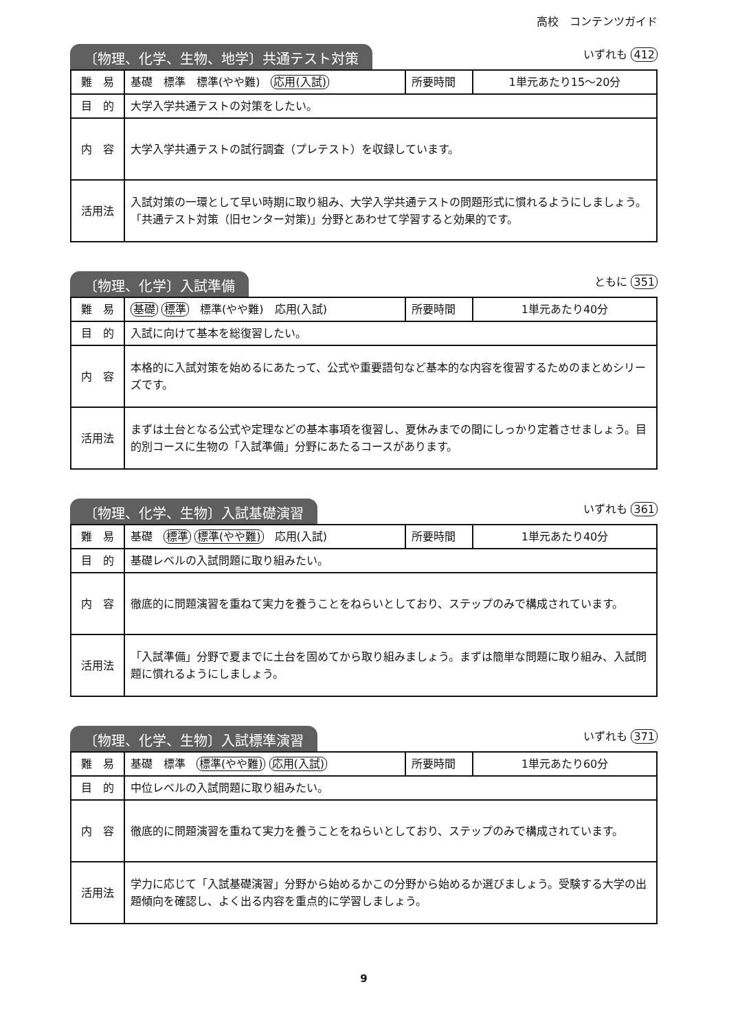高校　コンテンツガイド
〔物理、化学、生物、地学〕共通テスト対策
いずれも 412
| 難 易 | 基礎 標準 標準(やや難) 応用(入試) | 所要時間 | 1単元あたり15～20分 |
| 目 的 | 大学入学共通テストの対策をしたい。 | | |
| 内 容 | 大学入学共通テストの試行調査（プレテスト）を収録しています。 | | |
| 活用法 | 入試対策の一環として早い時期に取り組み、大学入学共通テストの問題形式に慣れるようにしましょう。「共通テスト対策（旧センター対策)」分野とあわせて学習すると効果的です。 | | |
〔物理、化学〕入試準備
ともに 351
| 難 易 | 基礎 標準 標準(やや難) 応用(入試) | 所要時間 | 1単元あたり40分 |
| 目 的 | 入試に向けて基本を総復習したい。 | | |
| 内 容 | 本格的に入試対策を始めるにあたって、公式や重要語句など基本的な内容を復習するためのまとめシリーズです。 | | |
| 活用法 | まずは土台となる公式や定理などの基本事項を復習し、夏休みまでの間にしっかり定着させましょう。目的別コースに生物の「入試準備」分野にあたるコースがあります。 | | |
〔物理、化学、生物〕入試基礎演習
いずれも 361
| 難 易 | 基礎 標準 標準(やや難) 応用(入試) | 所要時間 | 1単元あたり40分 |
| 目 的 | 基礎レベルの入試問題に取り組みたい。 | | |
| 内 容 | 徹底的に問題演習を重ねて実力を養うことをねらいとしており、ステップのみで構成されています。 | | |
| 活用法 | 「入試準備」分野で夏までに土台を固めてから取り組みましょう。まずは簡単な問題に取り組み、入試問題に慣れるようにしましょう。 | | |
〔物理、化学、生物〕入試標準演習
いずれも 371
| 難 易 | 基礎 標準 標準(やや難) 応用(入試) | 所要時間 | 1単元あたり60分 |
| 目 的 | 中位レベルの入試問題に取り組みたい。 | | |
| 内 容 | 徹底的に問題演習を重ねて実力を養うことをねらいとしており、ステップのみで構成されています。 | | |
| 活用法 | 学力に応じて「入試基礎演習」分野から始めるかこの分野から始めるか選びましょう。受験する大学の出題傾向を確認し、よく出る内容を重点的に学習しましょう。 | | |
9